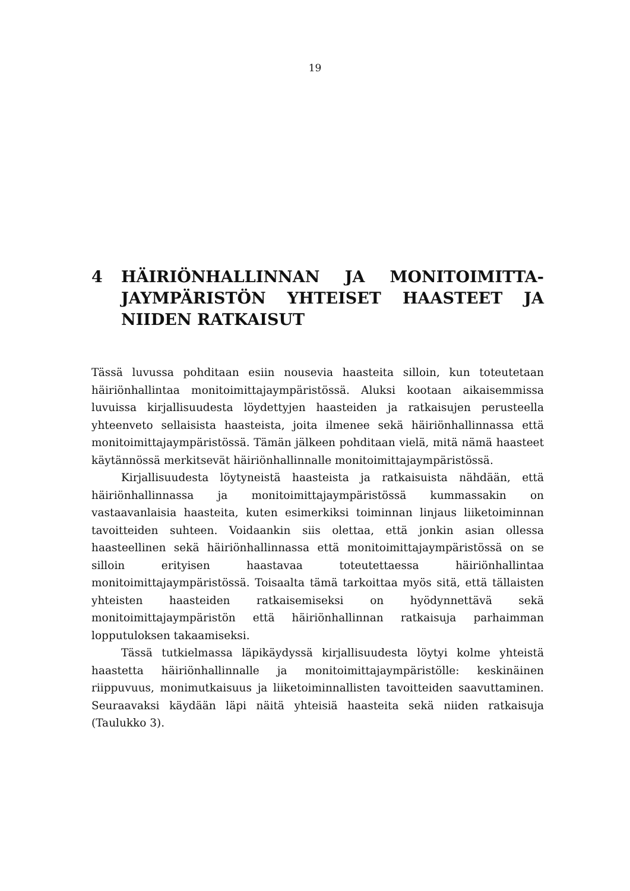19
4 HÄIRIÖNHALLINNAN JA MONITOIMITTA­JAYMPÄRISTÖN YHTEISET HAASTEET JA NIIDEN RATKAISUT
Tässä luvussa pohditaan esiin nousevia haasteita silloin, kun toteutetaan häiriönhallintaa monitoimittajaympäristössä. Aluksi kootaan aikaisemmissa luvuissa kirjallisuudesta löydettyjen haasteiden ja ratkaisujen perusteella yhteenveto sellaisista haasteista, joita ilmenee sekä häiriönhallinnassa että monitoimittajaympäristössä. Tämän jälkeen pohditaan vielä, mitä nämä haasteet käytännössä merkitsevät häiriönhallinnalle monitoimittajaympäristössä.
Kirjallisuudesta löytyneistä haasteista ja ratkaisuista nähdään, että häiriönhallinnassa ja monitoimittajaympäristössä kummassakin on vastaavanlaisia haasteita, kuten esimerkiksi toiminnan linjaus liiketoiminnan tavoitteiden suhteen. Voidaankin siis olettaa, että jonkin asian ollessa haasteellinen sekä häiriönhallinnassa että monitoimittajaympäristössä on se silloin erityisen haastavaa toteutettaessa häiriönhallintaa monitoimittajaympäristössä. Toisaalta tämä tarkoittaa myös sitä, että tällaisten yhteisten haasteiden ratkaisemiseksi on hyödynnettävä sekä monitoimittajaympäristön että häiriönhallinnan ratkaisuja parhaimman lopputuloksen takaamiseksi.
Tässä tutkielmassa läpikäydyssä kirjallisuudesta löytyi kolme yhteistä haastetta häiriönhallinnalle ja monitoimittajaympäristölle: keskinäinen riippuvuus, monimutkaisuus ja liiketoiminnallisten tavoitteiden saavuttaminen. Seuraavaksi käydään läpi näitä yhteisiä haasteita sekä niiden ratkaisuja (Taulukko 3).